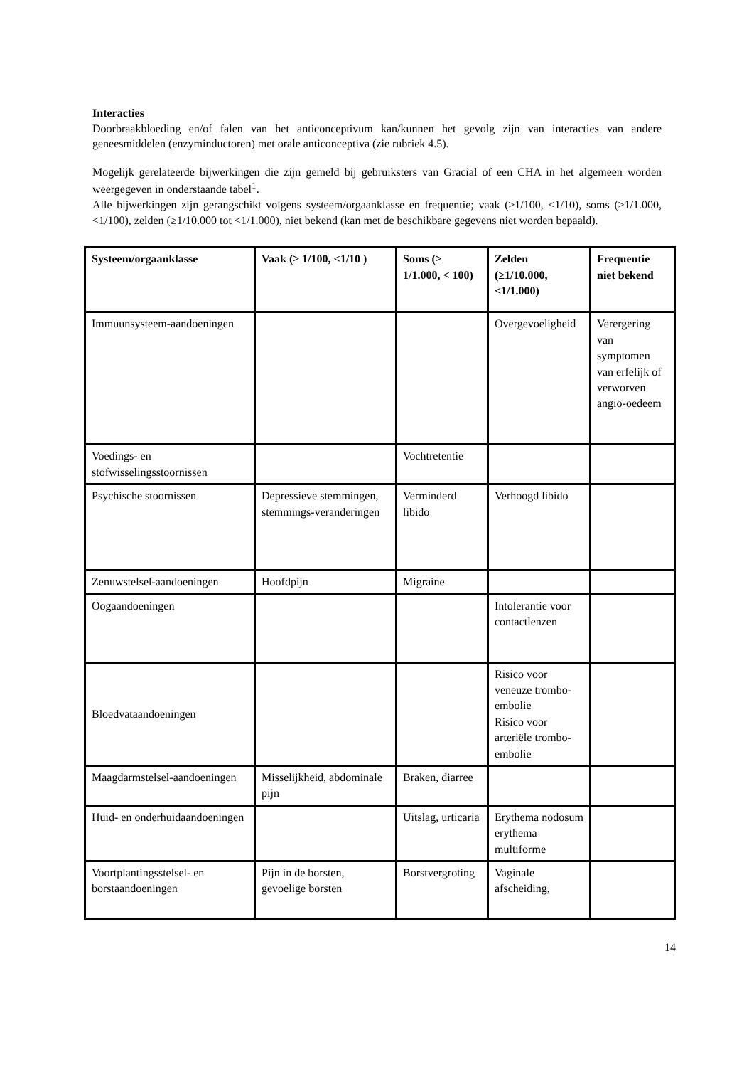Interacties
Doorbraakbloeding en/of falen van het anticonceptivum kan/kunnen het gevolg zijn van interacties van andere geneesmiddelen (enzyminductoren) met orale anticonceptiva (zie rubriek 4.5).
Mogelijk gerelateerde bijwerkingen die zijn gemeld bij gebruiksters van Gracial of een CHA in het algemeen worden weergegeven in onderstaande tabel<sup>1</sup>.
Alle bijwerkingen zijn gerangschikt volgens systeem/orgaanklasse en frequentie; vaak (≥1/100, <1/10), soms (≥1/1.000, <1/100), zelden (≥1/10.000 tot <1/1.000), niet bekend (kan met de beschikbare gegevens niet worden bepaald).
| Systeem/orgaanklasse | Vaak (≥ 1/100, <1/10 ) | Soms (≥ 1/1.000, < 100) | Zelden (≥1/10.000, <1/1.000) | Frequentie niet bekend |
| --- | --- | --- | --- | --- |
| Immuunsysteem-aandoeningen | | | Overgevoeligheid | Verergering van symptomen van erfelijk of verworven angio-oedeem |
| Voedings- en stofwisselingsstoornissen | | Vochtretentie | | |
| Psychische stoornissen | Depressieve stemmingen, stemmings-veranderingen | Verminderd libido | Verhoogd libido | |
| Zenuwstelsel-aandoeningen | Hoofdpijn | Migraine | | |
| Oogaandoeningen | | | Intolerantie voor contactlenzen | |
| Bloedvataandoeningen | | | Risico voor veneuze trombo-embolie Risico voor arteriële trombo-embolie | |
| Maagdarmstelsel-aandoeningen | Misselijkheid, abdominale pijn | Braken, diarree | | |
| Huid- en onderhuidaandoeningen | | Uitslag, urticaria | Erythema nodosum erythema multiforme | |
| Voortplantingsstelsel- en borstaandoeningen | Pijn in de borsten, gevoelige borsten | Borstvergroting | Vaginale afscheiding, | |
14